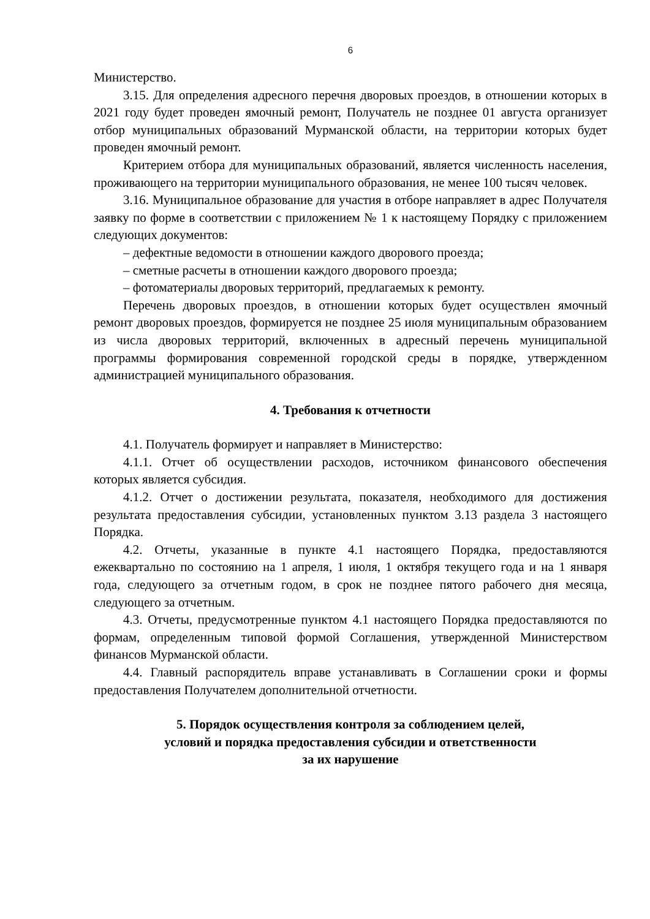6
Министерство.
3.15. Для определения адресного перечня дворовых проездов, в отношении которых в 2021 году будет проведен ямочный ремонт, Получатель не позднее 01 августа организует отбор муниципальных образований Мурманской области, на территории которых будет проведен ямочный ремонт.
Критерием отбора для муниципальных образований, является численность населения, проживающего на территории муниципального образования, не менее 100 тысяч человек.
3.16. Муниципальное образование для участия в отборе направляет в адрес Получателя заявку по форме в соответствии с приложением № 1 к настоящему Порядку с приложением следующих документов:
– дефектные ведомости в отношении каждого дворового проезда;
– сметные расчеты в отношении каждого дворового проезда;
– фотоматериалы дворовых территорий, предлагаемых к ремонту.
Перечень дворовых проездов, в отношении которых будет осуществлен ямочный ремонт дворовых проездов, формируется не позднее 25 июля муниципальным образованием из числа дворовых территорий, включенных в адресный перечень муниципальной программы формирования современной городской среды в порядке, утвержденном администрацией муниципального образования.
4. Требования к отчетности
4.1. Получатель формирует и направляет в Министерство:
4.1.1. Отчет об осуществлении расходов, источником финансового обеспечения которых является субсидия.
4.1.2. Отчет о достижении результата, показателя, необходимого для достижения результата предоставления субсидии, установленных пунктом 3.13 раздела 3 настоящего Порядка.
4.2. Отчеты, указанные в пункте 4.1 настоящего Порядка, предоставляются ежеквартально по состоянию на 1 апреля, 1 июля, 1 октября текущего года и на 1 января года, следующего за отчетным годом, в срок не позднее пятого рабочего дня месяца, следующего за отчетным.
4.3. Отчеты, предусмотренные пунктом 4.1 настоящего Порядка предоставляются по формам, определенным типовой формой Соглашения, утвержденной Министерством финансов Мурманской области.
4.4. Главный распорядитель вправе устанавливать в Соглашении сроки и формы предоставления Получателем дополнительной отчетности.
5. Порядок осуществления контроля за соблюдением целей,
условий и порядка предоставления субсидии и ответственности
за их нарушение